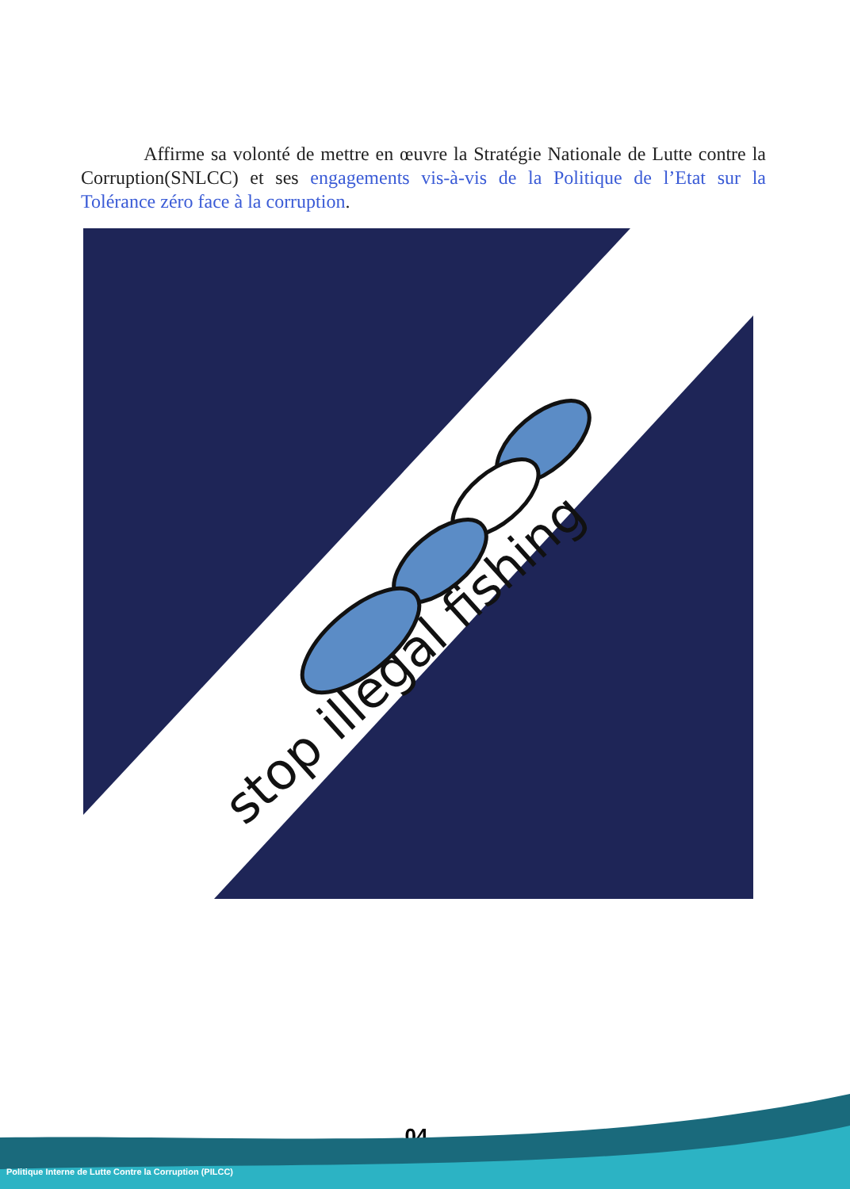Affirme sa volonté de mettre en œuvre la Stratégie Nationale de Lutte contre la Corruption(SNLCC) et ses engagements vis-à-vis de la Politique de l’Etat sur la Tolérance zéro face à la corruption.
stop illegal fishing
04
Politique Interne de Lutte Contre la Corruption (PILCC)